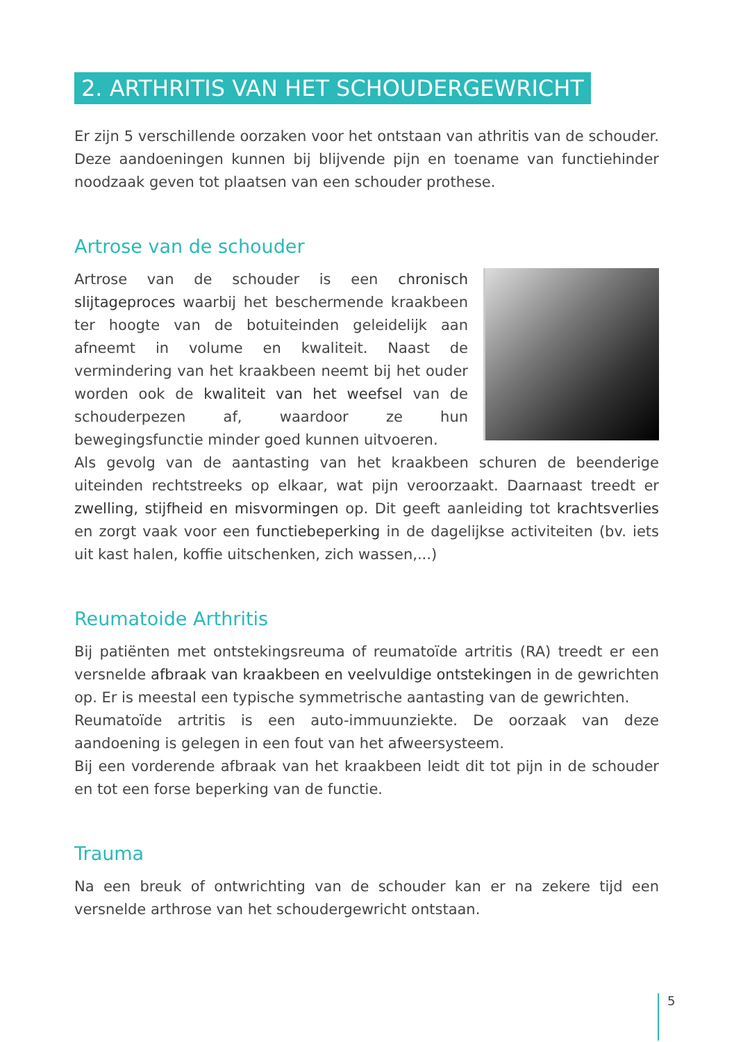2. ARTHRITIS VAN HET SCHOUDERGEWRICHT
Er zijn 5 verschillende oorzaken voor het ontstaan van athritis van de schouder. Deze aandoeningen kunnen bij blijvende pijn en toename van functiehinder noodzaak geven tot plaatsen van een schouder prothese.
Artrose van de schouder
Artrose van de schouder is een chronisch slijtageproces waarbij het beschermende kraakbeen ter hoogte van de botuiteinden geleidelijk aan afneemt in volume en kwaliteit. Naast de vermindering van het kraakbeen neemt bij het ouder worden ook de kwaliteit van het weefsel van de schouderpezen af, waardoor ze hun bewegingsfunctie minder goed kunnen uitvoeren.
Als gevolg van de aantasting van het kraakbeen schuren de beenderige uiteinden rechtstreeks op elkaar, wat pijn veroorzaakt. Daarnaast treedt er zwelling, stijfheid en misvormingen op. Dit geeft aanleiding tot krachtsverlies en zorgt vaak voor een functiebeperking in de dagelijkse activiteiten (bv. iets uit kast halen, koffie uitschenken, zich wassen,...)
Reumatoide Arthritis
Bij patiënten met ontstekingsreuma of reumatoïde artritis (RA) treedt er een versnelde afbraak van kraakbeen en veelvuldige ontstekingen in de gewrichten op. Er is meestal een typische symmetrische aantasting van de gewrichten.
Reumatoïde artritis is een auto-immuunziekte. De oorzaak van deze aandoening is gelegen in een fout van het afweersysteem.
Bij een vorderende afbraak van het kraakbeen leidt dit tot pijn in de schouder en tot een forse beperking van de functie.
Trauma
Na een breuk of ontwrichting van de schouder kan er na zekere tijd een versnelde arthrose van het schoudergewricht ontstaan.
5